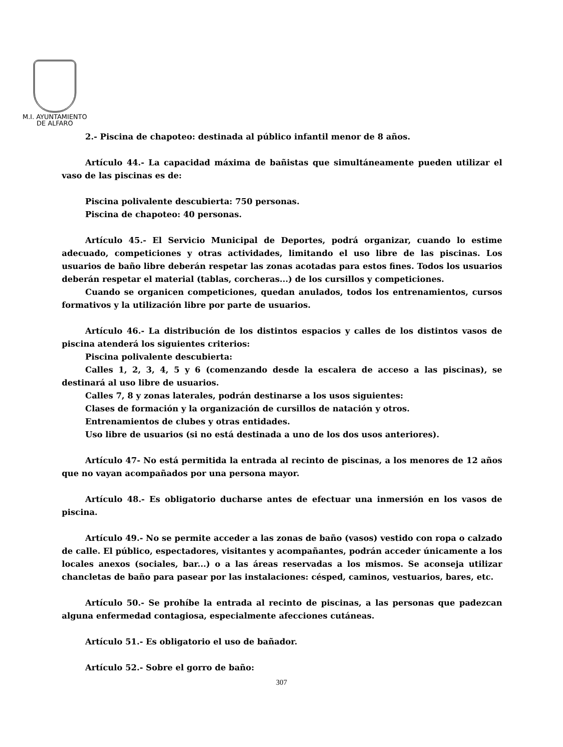M.I. AYUNTAMIENTO
DE ALFARO
2.- Piscina de chapoteo: destinada al público infantil menor de 8 años.
Artículo 44.- La capacidad máxima de bañistas que simultáneamente pueden utilizar el vaso de las piscinas es de:
Piscina polivalente descubierta: 750 personas.
Piscina de chapoteo: 40 personas.
Artículo 45.- El Servicio Municipal de Deportes, podrá organizar, cuando lo estime adecuado, competiciones y otras actividades, limitando el uso libre de las piscinas. Los usuarios de baño libre deberán respetar las zonas acotadas para estos fines. Todos los usuarios deberán respetar el material (tablas, corcheras...) de los cursillos y competiciones.
Cuando se organicen competiciones, quedan anulados, todos los entrenamientos, cursos formativos y la utilización libre por parte de usuarios.
Artículo 46.- La distribución de los distintos espacios y calles de los distintos vasos de piscina atenderá los siguientes criterios:
Piscina polivalente descubierta:
Calles 1, 2, 3, 4, 5 y 6 (comenzando desde la escalera de acceso a las piscinas), se destinará al uso libre de usuarios.
Calles 7, 8 y zonas laterales, podrán destinarse a los usos siguientes:
Clases de formación y la organización de cursillos de natación y otros.
Entrenamientos de clubes y otras entidades.
Uso libre de usuarios (si no está destinada a uno de los dos usos anteriores).
Artículo 47- No está permitida la entrada al recinto de piscinas, a los menores de 12 años que no vayan acompañados por una persona mayor.
Artículo 48.- Es obligatorio ducharse antes de efectuar una inmersión en los vasos de piscina.
Artículo 49.- No se permite acceder a las zonas de baño (vasos) vestido con ropa o calzado de calle. El público, espectadores, visitantes y acompañantes, podrán acceder únicamente a los locales anexos (sociales, bar...) o a las áreas reservadas a los mismos. Se aconseja utilizar chancletas de baño para pasear por las instalaciones: césped, caminos, vestuarios, bares, etc.
Artículo 50.- Se prohíbe la entrada al recinto de piscinas, a las personas que padezcan alguna enfermedad contagiosa, especialmente afecciones cutáneas.
Artículo 51.- Es obligatorio el uso de bañador.
Artículo 52.- Sobre el gorro de baño:
307